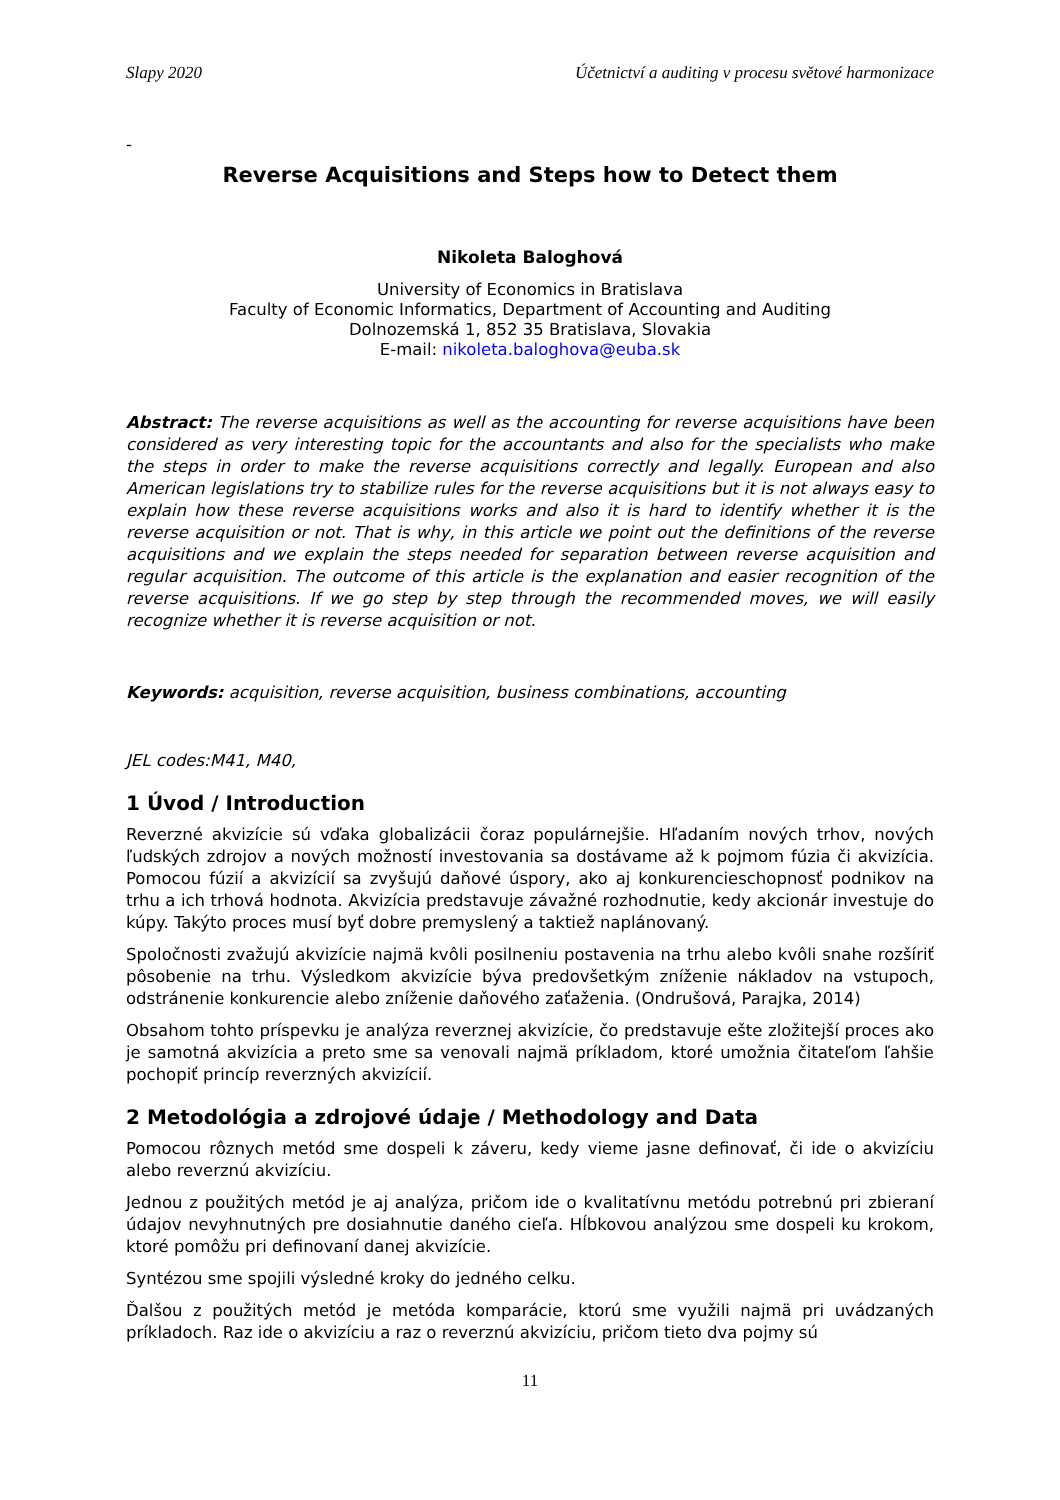Slapy 2020 Účetnictví a auditing v procesu světové harmonizace
-
Reverse Acquisitions and Steps how to Detect them
Nikoleta Baloghová
University of Economics in Bratislava
Faculty of Economic Informatics, Department of Accounting and Auditing
Dolnozemská 1, 852 35 Bratislava, Slovakia
E-mail: nikoleta.baloghova@euba.sk
Abstract: The reverse acquisitions as well as the accounting for reverse acquisitions have been considered as very interesting topic for the accountants and also for the specialists who make the steps in order to make the reverse acquisitions correctly and legally. European and also American legislations try to stabilize rules for the reverse acquisitions but it is not always easy to explain how these reverse acquisitions works and also it is hard to identify whether it is the reverse acquisition or not. That is why, in this article we point out the definitions of the reverse acquisitions and we explain the steps needed for separation between reverse acquisition and regular acquisition. The outcome of this article is the explanation and easier recognition of the reverse acquisitions. If we go step by step through the recommended moves, we will easily recognize whether it is reverse acquisition or not.
Keywords: acquisition, reverse acquisition, business combinations, accounting
JEL codes:M41, M40,
1 Úvod / Introduction
Reverzné akvizície sú vďaka globalizácii čoraz populárnejšie. Hľadaním nových trhov, nových ľudských zdrojov a nových možností investovania sa dostávame až k pojmom fúzia či akvizícia. Pomocou fúzií a akvizícií sa zvyšujú daňové úspory, ako aj konkurencieschopnosť podnikov na trhu a ich trhová hodnota. Akvizícia predstavuje závažné rozhodnutie, kedy akcionár investuje do kúpy. Takýto proces musí byť dobre premyslený a taktiež naplánovaný.
Spoločnosti zvažujú akvizície najmä kvôli posilneniu postavenia na trhu alebo kvôli snahe rozšíriť pôsobenie na trhu. Výsledkom akvizície býva predovšetkým zníženie nákladov na vstupoch, odstránenie konkurencie alebo zníženie daňového zaťaženia. (Ondrušová, Parajka, 2014)
Obsahom tohto príspevku je analýza reverznej akvizície, čo predstavuje ešte zložitejší proces ako je samotná akvizícia a preto sme sa venovali najmä príkladom, ktoré umožnia čitateľom ľahšie pochopiť princíp reverzných akvizícií.
2 Metodológia a zdrojové údaje / Methodology and Data
Pomocou rôznych metód sme dospeli k záveru, kedy vieme jasne definovať, či ide o akvizíciu alebo reverznú akvizíciu.
Jednou z použitých metód je aj analýza, pričom ide o kvalitatívnu metódu potrebnú pri zbieraní údajov nevyhnutných pre dosiahnutie daného cieľa. Hĺbkovou analýzou sme dospeli ku krokom, ktoré pomôžu pri definovaní danej akvizície.
Syntézou sme spojili výsledné kroky do jedného celku.
Ďalšou z použitých metód je metóda komparácie, ktorú sme využili najmä pri uvádzaných príkladoch. Raz ide o akvizíciu a raz o reverznú akvizíciu, pričom tieto dva pojmy sú
11